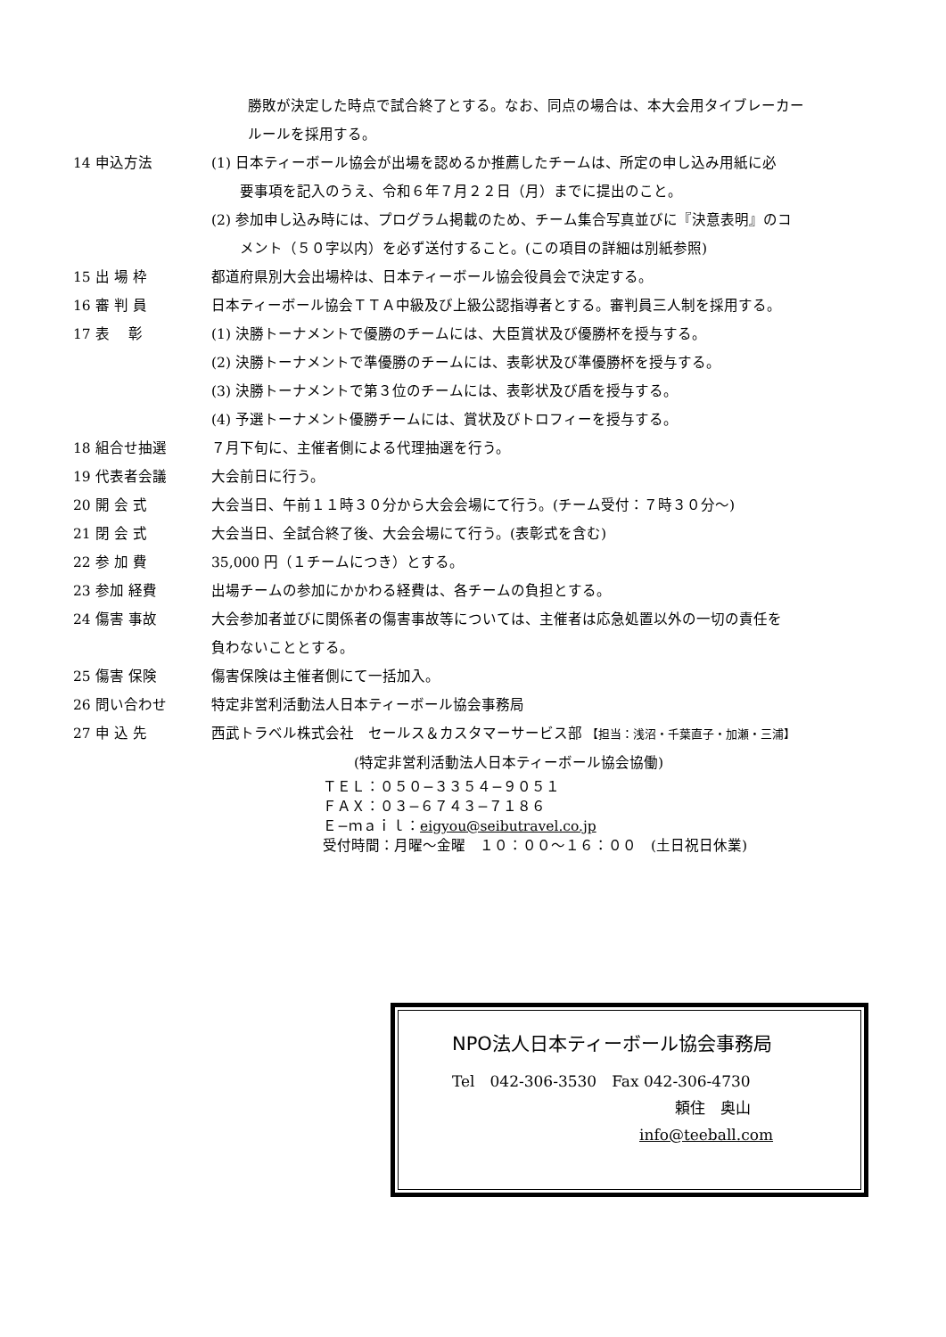勝敗が決定した時点で試合終了とする。なお、同点の場合は、本大会用タイブレーカー
ルールを採用する。
14 申込方法 (1) 日本ティーボール協会が出場を認めるか推薦したチームは、所定の申し込み用紙に必
　　要事項を記入のうえ、令和６年７月２２日（月）までに提出のこと。
(2) 参加申し込み時には、プログラム掲載のため、チーム集合写真並びに『決意表明』のコ
　　メント（５０字以内）を必ず送付すること。(この項目の詳細は別紙参照)
15 出 場 枠 都道府県別大会出場枠は、日本ティーボール協会役員会で決定する。
16 審 判 員 日本ティーボール協会ＴＴＡ中級及び上級公認指導者とする。審判員三人制を採用する。
17 表　 彰 (1) 決勝トーナメントで優勝のチームには、大臣賞状及び優勝杯を授与する。
(2) 決勝トーナメントで準優勝のチームには、表彰状及び準優勝杯を授与する。
(3) 決勝トーナメントで第３位のチームには、表彰状及び盾を授与する。
(4) 予選トーナメント優勝チームには、賞状及びトロフィーを授与する。
18 組合せ抽選 ７月下旬に、主催者側による代理抽選を行う。
19 代表者会議 大会前日に行う。
20 開 会 式 大会当日、午前１１時３０分から大会会場にて行う。(チーム受付：７時３０分〜)
21 閉 会 式 大会当日、全試合終了後、大会会場にて行う。(表彰式を含む)
22 参 加 費 35,000 円（１チームにつき）とする。
23 参加 経費 出場チームの参加にかかわる経費は、各チームの負担とする。
24 傷害 事故 大会参加者並びに関係者の傷害事故等については、主催者は応急処置以外の一切の責任を
負わないこととする。
25 傷害 保険 傷害保険は主催者側にて一括加入。
26 問い合わせ 特定非営利活動法人日本ティーボール協会事務局
27 申 込 先 西武トラベル株式会社　セールス＆カスタマーサービス部 【担当：浅沼・千葉直子・加瀬・三浦】
　　　　　　　　　　(特定非営利活動法人日本ティーボール協会協働)
ＴＥＬ：０５０−３３５４−９０５１
ＦＡＸ：０３−６７４３−７１８６
Ｅ−ｍａｉｌ：eigyou@seibutravel.co.jp
受付時間：月曜〜金曜　１０：００〜１６：００　(土日祝日休業)
NPO法人日本ティーボール協会事務局
Tel　042-306-3530　Fax 042-306-4730
頼住　奥山
info@teeball.com